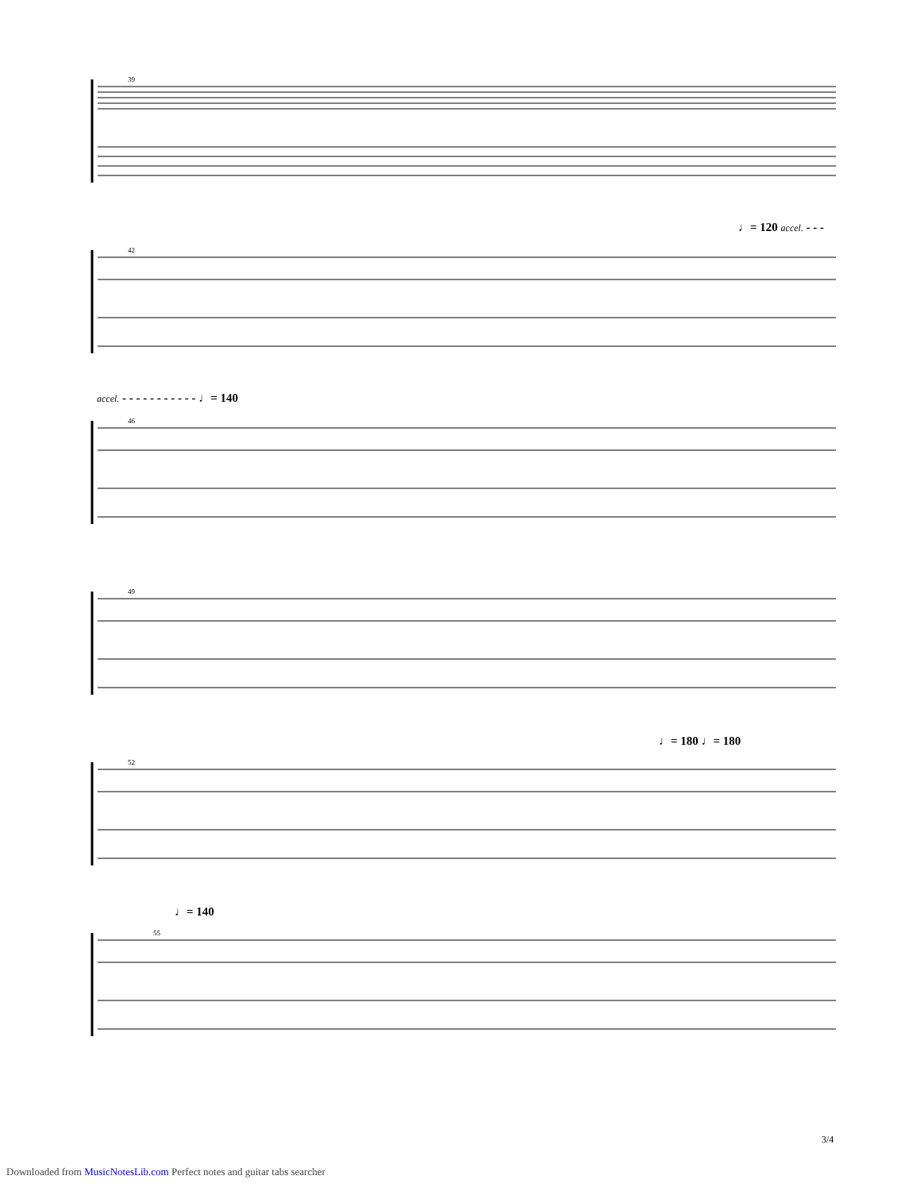39
42
♩= 120 accel. - - -
accel. - - - - - - - - - - - ♩= 140
46
49
♩= 180 ♩= 180
52
♩= 140
55
3/4
Downloaded from MusicNotesLib.com Perfect notes and guitar tabs searcher